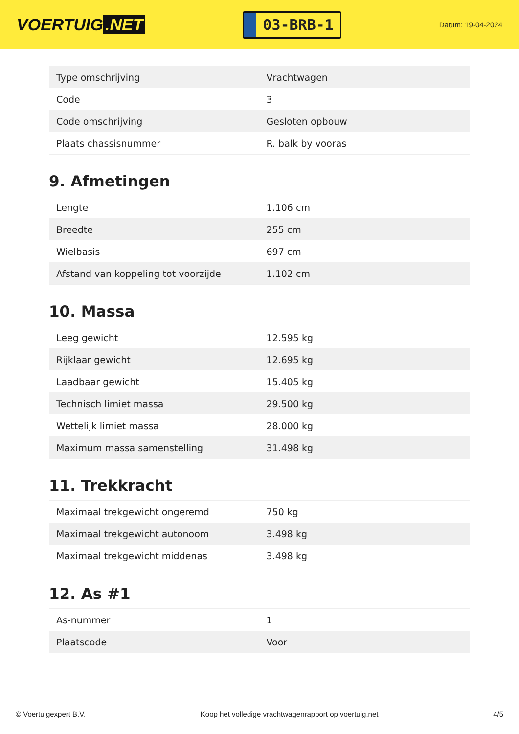VOERTUIG.NET
03-BRB-1
Datum: 19-04-2024
| Type omschrijving | Vrachtwagen |
| Code | 3 |
| Code omschrijving | Gesloten opbouw |
| Plaats chassisnummer | R. balk by vooras |
9. Afmetingen
| Lengte | 1.106 cm |
| Breedte | 255 cm |
| Wielbasis | 697 cm |
| Afstand van koppeling tot voorzijde | 1.102 cm |
10. Massa
| Leeg gewicht | 12.595 kg |
| Rijklaar gewicht | 12.695 kg |
| Laadbaar gewicht | 15.405 kg |
| Technisch limiet massa | 29.500 kg |
| Wettelijk limiet massa | 28.000 kg |
| Maximum massa samenstelling | 31.498 kg |
11. Trekkracht
| Maximaal trekgewicht ongeremd | 750 kg |
| Maximaal trekgewicht autonoom | 3.498 kg |
| Maximaal trekgewicht middenas | 3.498 kg |
12. As #1
| As-nummer | 1 |
| Plaatscode | Voor |
© Voertuigexpert B.V. Koop het volledige vrachtwagenrapport op voertuig.net 4/5